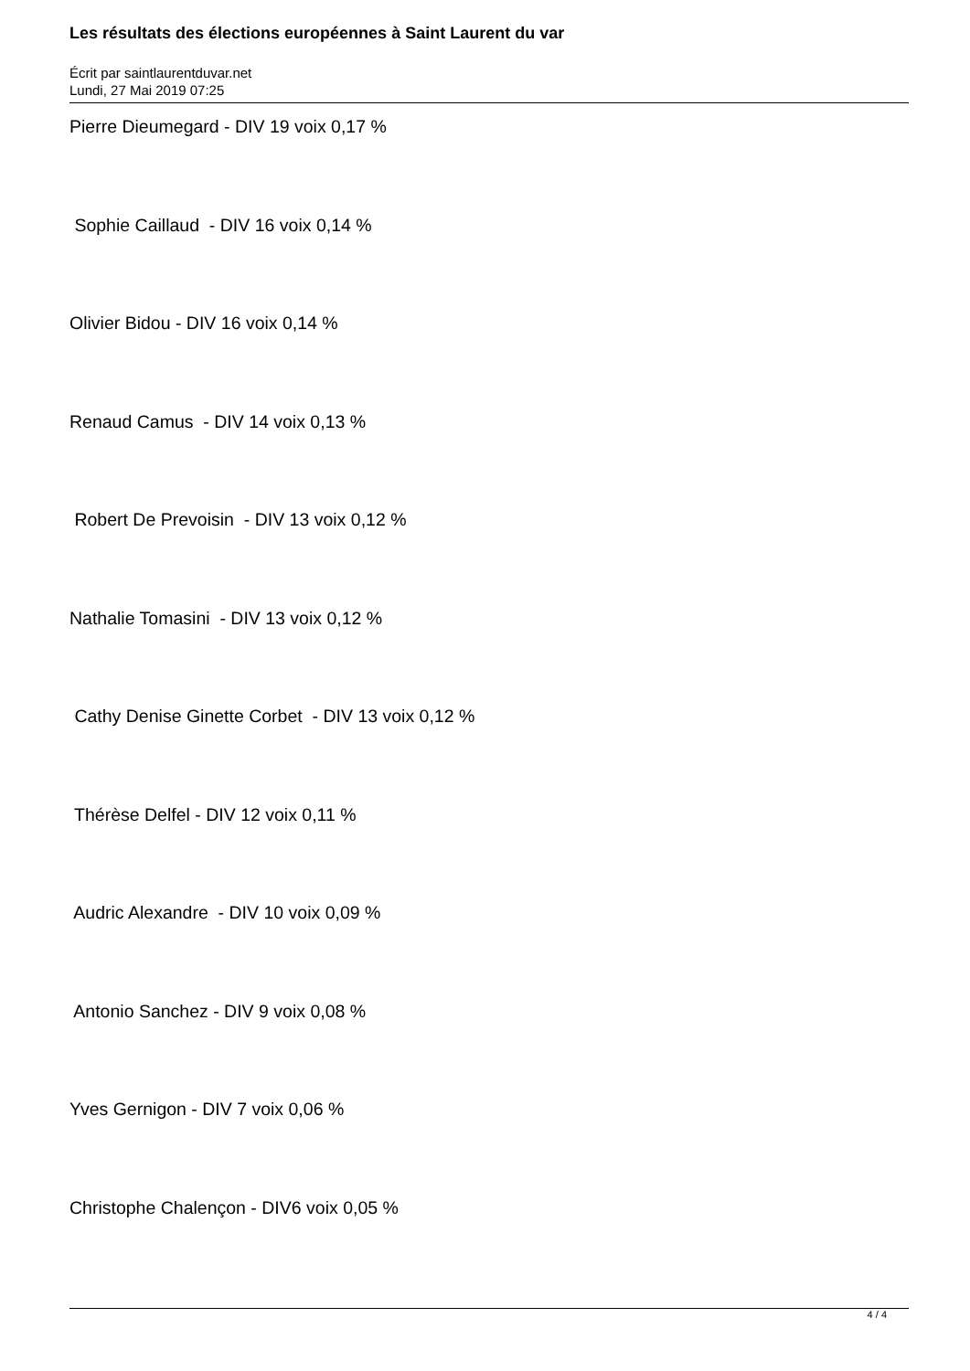Les résultats des élections européennes à Saint Laurent du var
Écrit par saintlaurentduvar.net
Lundi, 27 Mai 2019 07:25
Pierre Dieumegard - DIV 19 voix 0,17 %
Sophie Caillaud - DIV 16 voix 0,14 %
Olivier Bidou - DIV 16 voix 0,14 %
Renaud Camus - DIV 14 voix 0,13 %
Robert De Prevoisin - DIV 13 voix 0,12 %
Nathalie Tomasini - DIV 13 voix 0,12 %
Cathy Denise Ginette Corbet - DIV 13 voix 0,12 %
Thérèse Delfel - DIV 12 voix 0,11 %
Audric Alexandre - DIV 10 voix 0,09 %
Antonio Sanchez - DIV 9 voix 0,08 %
Yves Gernigon - DIV 7 voix 0,06 %
Christophe Chalençon - DIV6 voix 0,05 %
4 / 4